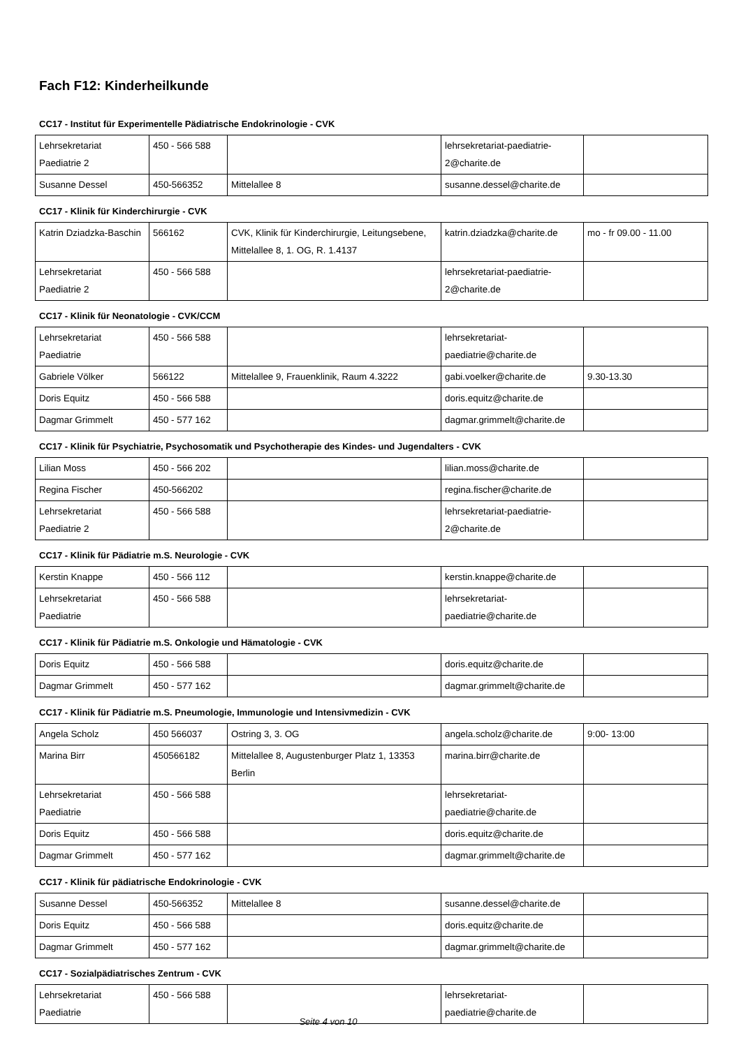Fach F12: Kinderheilkunde
CC17 - Institut für Experimentelle Pädiatrische Endokrinologie - CVK
| Lehrsekretariat Paediatrie 2 | 450 - 566 588 | | lehrsekretariat-paediatrie-2@charite.de | |
| Susanne Dessel | 450-566352 | Mittelallee 8 | susanne.dessel@charite.de | |
CC17 - Klinik für Kinderchirurgie - CVK
| Katrin Dziadzka-Baschin | 566162 | CVK, Klinik für Kinderchirurgie, Leitungsebene, Mittelallee 8, 1. OG, R. 1.4137 | katrin.dziadzka@charite.de | mo - fr 09.00 - 11.00 |
| Lehrsekretariat Paediatrie 2 | 450 - 566 588 | | lehrsekretariat-paediatrie-2@charite.de | |
CC17 - Klinik für Neonatologie - CVK/CCM
| Lehrsekretariat Paediatrie | 450 - 566 588 | | lehrsekretariat-paediatrie@charite.de | |
| Gabriele Völker | 566122 | Mittelallee 9, Frauenklinik, Raum 4.3222 | gabi.voelker@charite.de | 9.30-13.30 |
| Doris Equitz | 450 - 566 588 | | doris.equitz@charite.de | |
| Dagmar Grimmelt | 450 - 577 162 | | dagmar.grimmelt@charite.de | |
CC17 - Klinik für Psychiatrie, Psychosomatik und Psychotherapie des Kindes- und Jugendalters - CVK
| Lilian Moss | 450 - 566 202 | | lilian.moss@charite.de | |
| Regina Fischer | 450-566202 | | regina.fischer@charite.de | |
| Lehrsekretariat Paediatrie 2 | 450 - 566 588 | | lehrsekretariat-paediatrie-2@charite.de | |
CC17 - Klinik für Pädiatrie m.S. Neurologie - CVK
| Kerstin Knappe | 450 - 566 112 | | kerstin.knappe@charite.de | |
| Lehrsekretariat Paediatrie | 450 - 566 588 | | lehrsekretariat-paediatrie@charite.de | |
CC17 - Klinik für Pädiatrie m.S. Onkologie und Hämatologie - CVK
| Doris Equitz | 450 - 566 588 | | doris.equitz@charite.de | |
| Dagmar Grimmelt | 450 - 577 162 | | dagmar.grimmelt@charite.de | |
CC17 - Klinik für Pädiatrie m.S. Pneumologie, Immunologie und Intensivmedizin - CVK
| Angela Scholz | 450 566037 | Ostring 3, 3. OG | angela.scholz@charite.de | 9:00- 13:00 |
| Marina Birr | 450566182 | Mittelallee 8, Augustenburger Platz 1, 13353 Berlin | marina.birr@charite.de | |
| Lehrsekretariat Paediatrie | 450 - 566 588 | | lehrsekretariat-paediatrie@charite.de | |
| Doris Equitz | 450 - 566 588 | | doris.equitz@charite.de | |
| Dagmar Grimmelt | 450 - 577 162 | | dagmar.grimmelt@charite.de | |
CC17 - Klinik für pädiatrische Endokrinologie - CVK
| Susanne Dessel | 450-566352 | Mittelallee 8 | susanne.dessel@charite.de | |
| Doris Equitz | 450 - 566 588 | | doris.equitz@charite.de | |
| Dagmar Grimmelt | 450 - 577 162 | | dagmar.grimmelt@charite.de | |
CC17 - Sozialpädiatrisches Zentrum - CVK
| Lehrsekretariat Paediatrie | 450 - 566 588 | | lehrsekretariat-paediatrie@charite.de | |
Seite 4 von 10